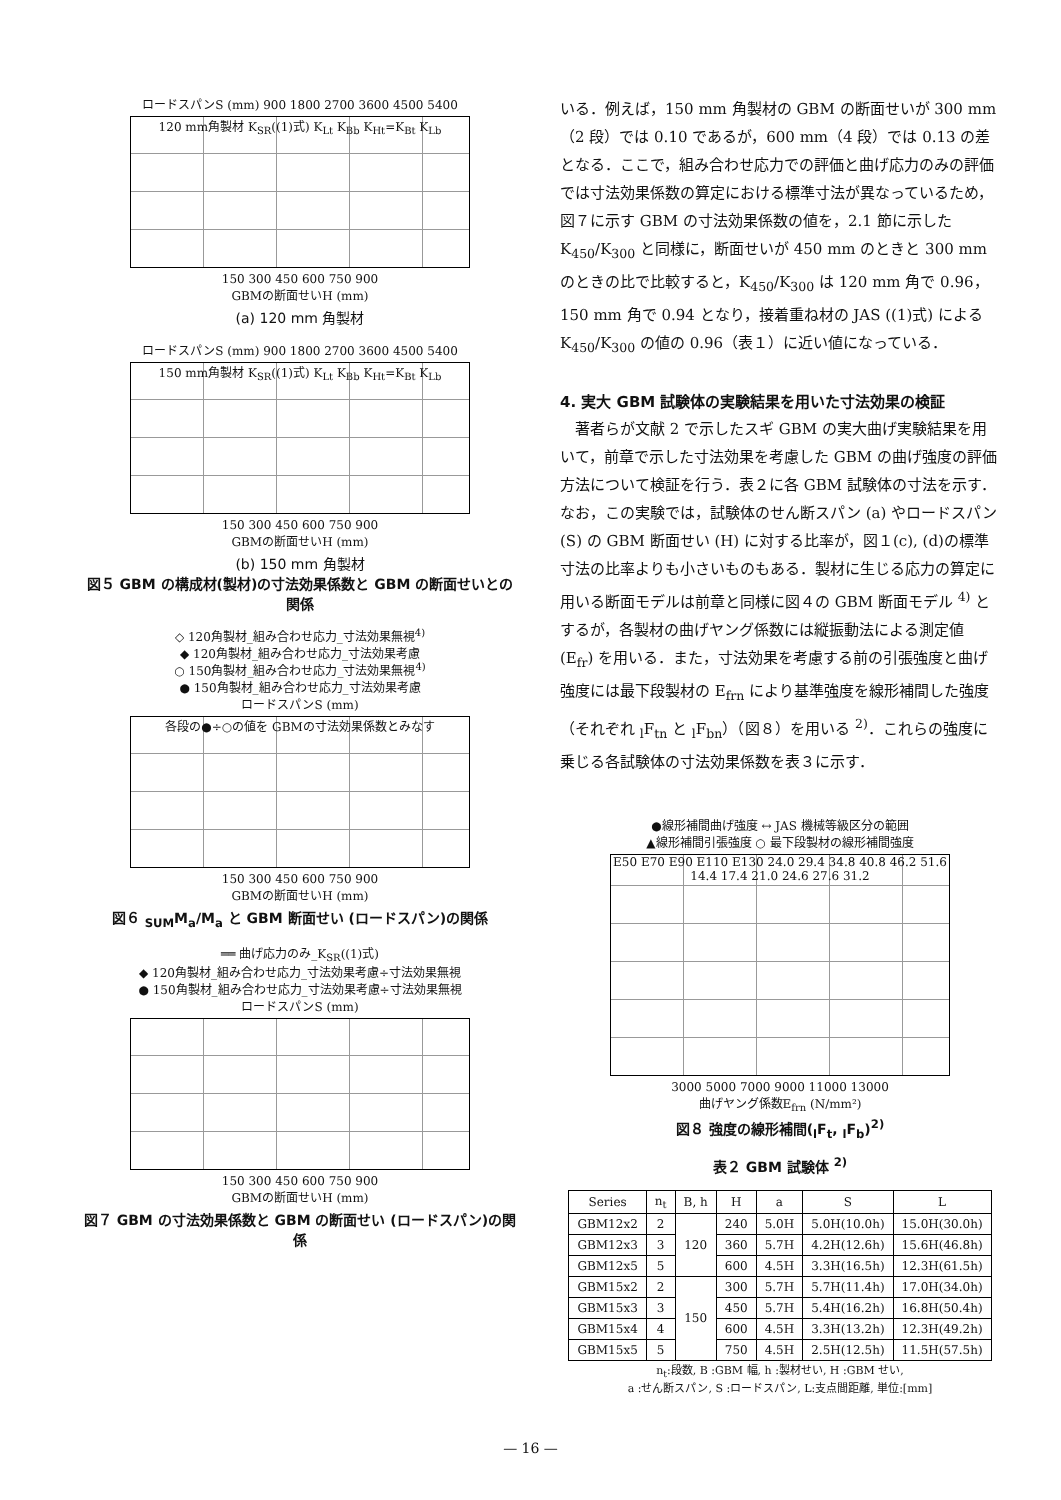ロードスパンS (mm) 900 1800 2700 3600 4500 5400
120 mm角製材 K<sub>SR</sub>((1)式) K<sub>Lt</sub> K<sub>Bb</sub> K<sub>Ht</sub>=K<sub>Bt</sub> K<sub>Lb</sub>
150 300 450 600 750 900
GBMの断面せいH (mm)
(a) 120 mm 角製材
ロードスパンS (mm) 900 1800 2700 3600 4500 5400
150 mm角製材 K<sub>SR</sub>((1)式) K<sub>Lt</sub> K<sub>Bb</sub> K<sub>Ht</sub>=K<sub>Bt</sub> K<sub>Lb</sub>
150 300 450 600 750 900
GBMの断面せいH (mm)
(b) 150 mm 角製材
図５ GBM の構成材(製材)の寸法効果係数と GBM の断面せいとの関係
◇ 120角製材_組み合わせ応力_寸法効果無視<sup>4)</sup>
◆ 120角製材_組み合わせ応力_寸法効果考慮
○ 150角製材_組み合わせ応力_寸法効果無視<sup>4)</sup>
● 150角製材_組み合わせ応力_寸法効果考慮
ロードスパンS (mm)
各段の●÷○の値を GBMの寸法効果係数とみなす
150 300 450 600 750 900
GBMの断面せいH (mm)
図６ <sub>SUM</sub>M<sub>a</sub>/M<sub>a</sub> と GBM 断面せい (ロードスパン)の関係
══ 曲げ応力のみ_K<sub>SR</sub>((1)式)
◆ 120角製材_組み合わせ応力_寸法効果考慮÷寸法効果無視
● 150角製材_組み合わせ応力_寸法効果考慮÷寸法効果無視
ロードスパンS (mm)
150 300 450 600 750 900
GBMの断面せいH (mm)
図７ GBM の寸法効果係数と GBM の断面せい (ロードスパン)の関係
いる．例えば，150 mm 角製材の GBM の断面せいが 300 mm（2 段）では 0.10 であるが，600 mm（4 段）では 0.13 の差となる．ここで，組み合わせ応力での評価と曲げ応力のみの評価では寸法効果係数の算定における標準寸法が異なっているため，図７に示す GBM の寸法効果係数の値を，2.1 節に示した K<sub>450</sub>/K<sub>300</sub> と同様に，断面せいが 450 mm のときと 300 mm のときの比で比較すると，K<sub>450</sub>/K<sub>300</sub> は 120 mm 角で 0.96，150 mm 角で 0.94 となり，接着重ね材の JAS ((1)式) による K<sub>450</sub>/K<sub>300</sub> の値の 0.96（表１）に近い値になっている．
4. 実大 GBM 試験体の実験結果を用いた寸法効果の検証
著者らが文献 2 で示したスギ GBM の実大曲げ実験結果を用いて，前章で示した寸法効果を考慮した GBM の曲げ強度の評価方法について検証を行う．表２に各 GBM 試験体の寸法を示す．なお，この実験では，試験体のせん断スパン (a) やロードスパン (S) の GBM 断面せい (H) に対する比率が，図１(c), (d)の標準寸法の比率よりも小さいものもある．製材に生じる応力の算定に用いる断面モデルは前章と同様に図４の GBM 断面モデル <sup>4)</sup> とするが，各製材の曲げヤング係数には縦振動法による測定値 (E<sub>fr</sub>) を用いる．また，寸法効果を考慮する前の引張強度と曲げ強度には最下段製材の E<sub>frn</sub> により基準強度を線形補間した強度（それぞれ <sub>l</sub>F<sub>tn</sub> と <sub>l</sub>F<sub>bn</sub>）（図８）を用いる <sup>2)</sup>．これらの強度に乗じる各試験体の寸法効果係数を表３に示す．
●線形補間曲げ強度 ↔ JAS 機械等級区分の範囲
▲線形補間引張強度 ○ 最下段製材の線形補間強度
E50 E70 E90 E110 E130 24.0 29.4 34.8 40.8 46.2 51.6 14.4 17.4 21.0 24.6 27.6 31.2
3000 5000 7000 9000 11000 13000
曲げヤング係数E<sub>frn</sub> (N/mm²)
図８ 強度の線形補間(<sub>l</sub>F<sub>t</sub>, <sub>l</sub>F<sub>b</sub>)<sup>2)</sup>
表２ GBM 試験体 <sup>2)</sup>
| Series | n<sub>t</sub> | B, h | H | a | S | L |
| --- | --- | --- | --- | --- | --- | --- |
| GBM12x2 | 2 | 120 | 240 | 5.0H | 5.0H(10.0h) | 15.0H(30.0h) |
| GBM12x3 | 3 | | 360 | 5.7H | 4.2H(12.6h) | 15.6H(46.8h) |
| GBM12x5 | 5 | | 600 | 4.5H | 3.3H(16.5h) | 12.3H(61.5h) |
| GBM15x2 | 2 | 150 | 300 | 5.7H | 5.7H(11.4h) | 17.0H(34.0h) |
| GBM15x3 | 3 | | 450 | 5.7H | 5.4H(16.2h) | 16.8H(50.4h) |
| GBM15x4 | 4 | | 600 | 4.5H | 3.3H(13.2h) | 12.3H(49.2h) |
| GBM15x5 | 5 | | 750 | 4.5H | 2.5H(12.5h) | 11.5H(57.5h) |
n<sub>t</sub>:段数, B :GBM 幅, h :製材せい, H :GBM せい,
a :せん断スパン, S :ロードスパン, L:支点間距離, 単位:[mm]
— 16 —